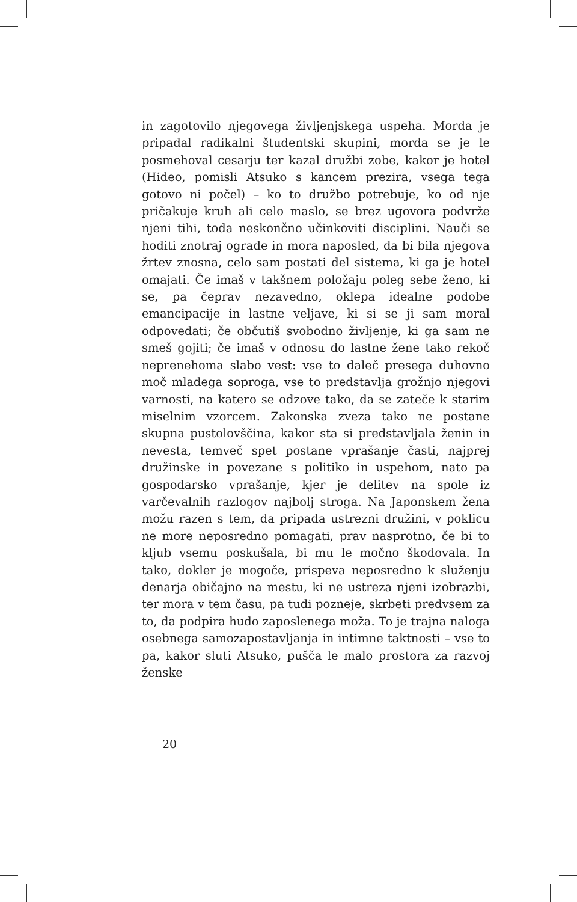in zagotovilo njegovega življenjskega uspeha. Morda je pripadal radikalni študentski skupini, morda se je le posmehoval cesarju ter kazal družbi zobe, kakor je hotel (Hideo, pomisli Atsuko s kancem prezira, vsega tega gotovo ni počel) – ko to družbo potrebuje, ko od nje pričakuje kruh ali celo maslo, se brez ugovora podvrže njeni tihi, toda neskončno učinkoviti disciplini. Nauči se hoditi znotraj ograde in mora naposled, da bi bila njegova žrtev znosna, celo sam postati del sistema, ki ga je hotel omajati. Če imaš v takšnem položaju poleg sebe ženo, ki se, pa čeprav nezavedno, oklepa idealne podobe emancipacije in lastne veljave, ki si se ji sam moral odpovedati; če občutiš svobodno življenje, ki ga sam ne smeš gojiti; če imaš v odnosu do lastne žene tako rekoč neprenehoma slabo vest: vse to daleč presega duhovno moč mladega soproga, vse to predstavlja grožnjo njegovi varnosti, na katero se odzove tako, da se zateče k starim miselnim vzorcem. Zakonska zveza tako ne postane skupna pustolovščina, kakor sta si predstavljala ženin in nevesta, temveč spet postane vprašanje časti, najprej družinske in povezane s politiko in uspehom, nato pa gospodarsko vprašanje, kjer je delitev na spole iz varčevalnih razlogov najbolj stroga. Na Japonskem žena možu razen s tem, da pripada ustrezni družini, v poklicu ne more neposredno pomagati, prav nasprotno, če bi to kljub vsemu poskušala, bi mu le močno škodovala. In tako, dokler je mogoče, prispeva neposredno k služenju denarja običajno na mestu, ki ne ustreza njeni izobrazbi, ter mora v tem času, pa tudi pozneje, skrbeti predvsem za to, da podpira hudo zaposlenega moža. To je trajna naloga osebnega samozapostavljanja in intimne taktnosti – vse to pa, kakor sluti Atsuko, pušča le malo prostora za razvoj ženske
20